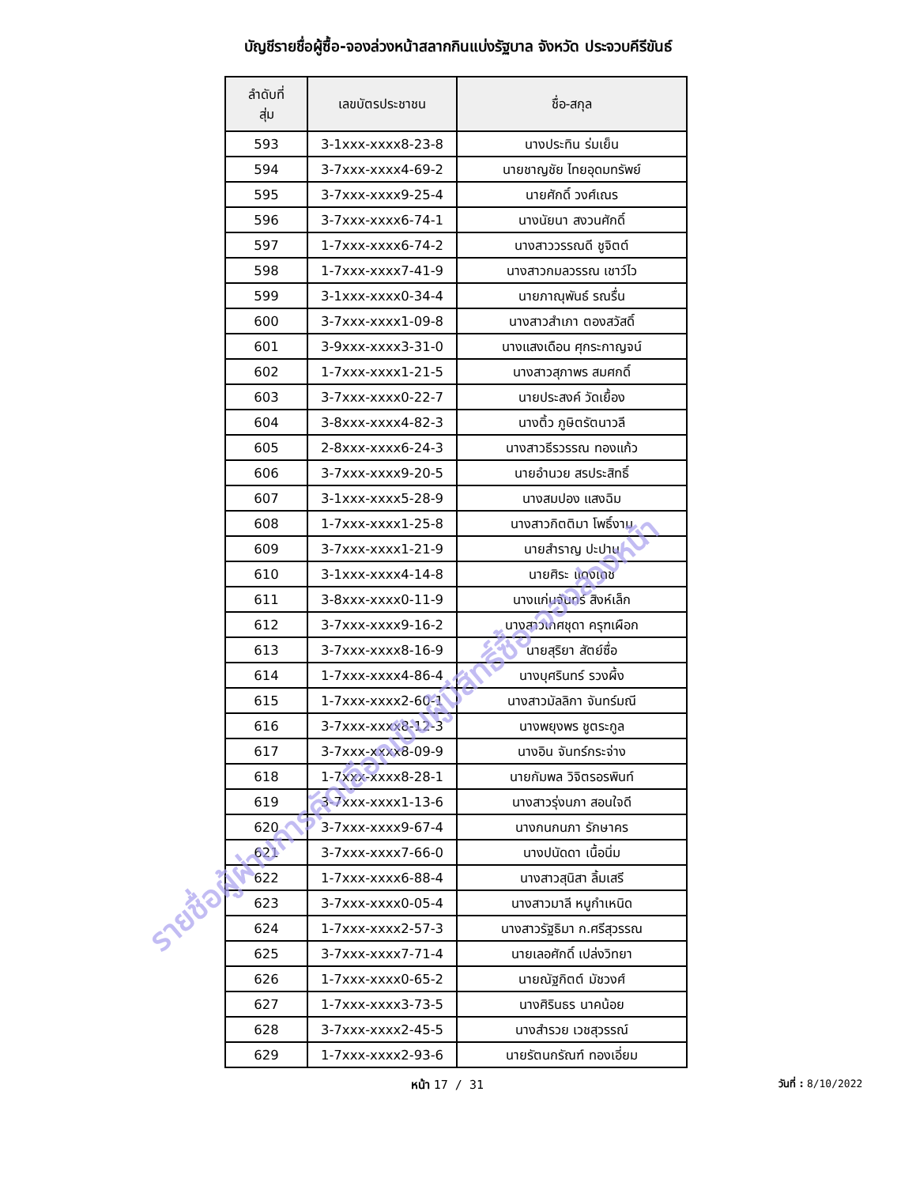บัญชีรายชื่อผู้ซื้อ-จองล่วงหน้าสลากกินแบ่งรัฐบาล จังหวัด ประจวบคีรีขันธ์
| ลำดับที่ สุ่ม | เลขบัตรประชาชน | ชื่อ-สกุล |
| --- | --- | --- |
| 593 | 3-1xxx-xxxx8-23-8 | นางประทิน ร่มเย็น |
| 594 | 3-7xxx-xxxx4-69-2 | นายชาญชัย ไทยอุดมทรัพย์ |
| 595 | 3-7xxx-xxxx9-25-4 | นายศักดิ์ วงศ์เณร |
| 596 | 3-7xxx-xxxx6-74-1 | นางนัยนา สงวนศักดิ์ |
| 597 | 1-7xxx-xxxx6-74-2 | นางสาววรรณดี ชูจิตต์ |
| 598 | 1-7xxx-xxxx7-41-9 | นางสาวกมลวรรณ เชาว์ไว |
| 599 | 3-1xxx-xxxx0-34-4 | นายภาณุพันธ์ รณรื่น |
| 600 | 3-7xxx-xxxx1-09-8 | นางสาวสำเภา ตองสวัสดิ์ |
| 601 | 3-9xxx-xxxx3-31-0 | นางแสงเดือน ศุกระกาญจน์ |
| 602 | 1-7xxx-xxxx1-21-5 | นางสาวสุภาพร สมศกดิ์ |
| 603 | 3-7xxx-xxxx0-22-7 | นายประสงค์ วัดเยื้อง |
| 604 | 3-8xxx-xxxx4-82-3 | นางติ้ว ภูษิตรัตนาวลี |
| 605 | 2-8xxx-xxxx6-24-3 | นางสาวธีรวรรณ ทองแก้ว |
| 606 | 3-7xxx-xxxx9-20-5 | นายอำนวย สรประสิทธิ์ |
| 607 | 3-1xxx-xxxx5-28-9 | นางสมปอง แสงฉิม |
| 608 | 1-7xxx-xxxx1-25-8 | นางสาวกิตติมา โพธิ์งาม |
| 609 | 3-7xxx-xxxx1-21-9 | นายสำราญ ปะปาน |
| 610 | 3-1xxx-xxxx4-14-8 | นายศิระ แดงเดช |
| 611 | 3-8xxx-xxxx0-11-9 | นางแก่นจันทร์ สิงห์เล็ก |
| 612 | 3-7xxx-xxxx9-16-2 | นางสาวเกศชุดา ครุฑเผือก |
| 613 | 3-7xxx-xxxx8-16-9 | นายสุริยา สัตย์ซื่อ |
| 614 | 1-7xxx-xxxx4-86-4 | นางบุศรินทร์ รวงผึ้ง |
| 615 | 1-7xxx-xxxx2-60-1 | นางสาวมัลลิกา จันทร์มณี |
| 616 | 3-7xxx-xxxx8-12-3 | นางพยุงพร ชูตระกูล |
| 617 | 3-7xxx-xxxx8-09-9 | นางอิน จันทร์กระจ่าง |
| 618 | 1-7xxx-xxxx8-28-1 | นายกัมพล วิจิตรอรพินท์ |
| 619 | 3-7xxx-xxxx1-13-6 | นางสาวรุ่งนภา สอนใจดี |
| 620 | 3-7xxx-xxxx9-67-4 | นางกนกนภา รักษาคร |
| 621 | 3-7xxx-xxxx7-66-0 | นางปนัดดา เนื้อนิ่ม |
| 622 | 1-7xxx-xxxx6-88-4 | นางสาวสุนิสา ลิ้มเสรี |
| 623 | 3-7xxx-xxxx0-05-4 | นางสาวมาลี หนูกำเหนิด |
| 624 | 1-7xxx-xxxx2-57-3 | นางสาวรัฐธิมา ก.ศรีสุวรรณ |
| 625 | 3-7xxx-xxxx7-71-4 | นายเลอศักดิ์ เปล่งวิทยา |
| 626 | 1-7xxx-xxxx0-65-2 | นายณัฐกิตต์ มัชวงศ์ |
| 627 | 1-7xxx-xxxx3-73-5 | นางศิรินธร นาคน้อย |
| 628 | 3-7xxx-xxxx2-45-5 | นางสำรวย เวชสุวรรณ์ |
| 629 | 1-7xxx-xxxx2-93-6 | นายรัตนกรัณฑ์ ทองเอี่ยม |
หน้า 17 / 31 วันที่ : 8/10/2022
รายชื่อผู้ผ่านการคัดเลือกเป็นผู้มีสิทธิ์ซื้อ-จองล่วงหน้า